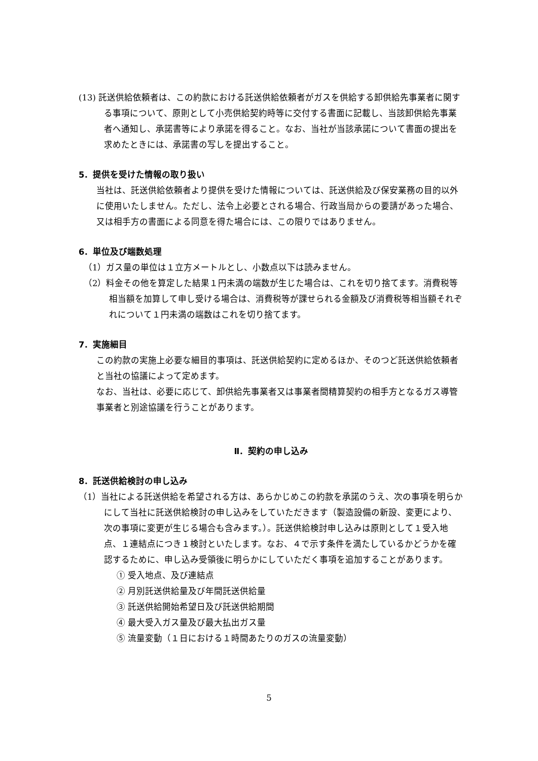(13) 託送供給依頼者は、この約款における託送供給依頼者がガスを供給する卸供給先事業者に関する事項について、原則として小売供給契約時等に交付する書面に記載し、当該卸供給先事業者へ通知し、承諾書等により承諾を得ること。なお、当社が当該承諾について書面の提出を求めたときには、承諾書の写しを提出すること。
5．提供を受けた情報の取り扱い
当社は、託送供給依頼者より提供を受けた情報については、託送供給及び保安業務の目的以外に使用いたしません。ただし、法令上必要とされる場合、行政当局からの要請があった場合、又は相手方の書面による同意を得た場合には、この限りではありません。
6．単位及び端数処理
（1）ガス量の単位は１立方メートルとし、小数点以下は読みません。
（2）料金その他を算定した結果１円未満の端数が生じた場合は、これを切り捨てます。消費税等相当額を加算して申し受ける場合は、消費税等が課せられる金額及び消費税等相当額それぞれについて１円未満の端数はこれを切り捨てます。
7．実施細目
この約款の実施上必要な細目的事項は、託送供給契約に定めるほか、そのつど託送供給依頼者と当社の協議によって定めます。
なお、当社は、必要に応じて、卸供給先事業者又は事業者間精算契約の相手方となるガス導管事業者と別途協議を行うことがあります。
Ⅱ．契約の申し込み
8．託送供給検討の申し込み
（1）当社による託送供給を希望される方は、あらかじめこの約款を承諾のうえ、次の事項を明らかにして当社に託送供給検討の申し込みをしていただきます（製造設備の新設、変更により、次の事項に変更が生じる場合も含みます。）。託送供給検討申し込みは原則として１受入地点、１連結点につき１検討といたします。なお、４で示す条件を満たしているかどうかを確認するために、申し込み受領後に明らかにしていただく事項を追加することがあります。
① 受入地点、及び連結点
② 月別託送供給量及び年間託送供給量
③ 託送供給開始希望日及び託送供給期間
④ 最大受入ガス量及び最大払出ガス量
⑤ 流量変動（１日における１時間あたりのガスの流量変動）
5